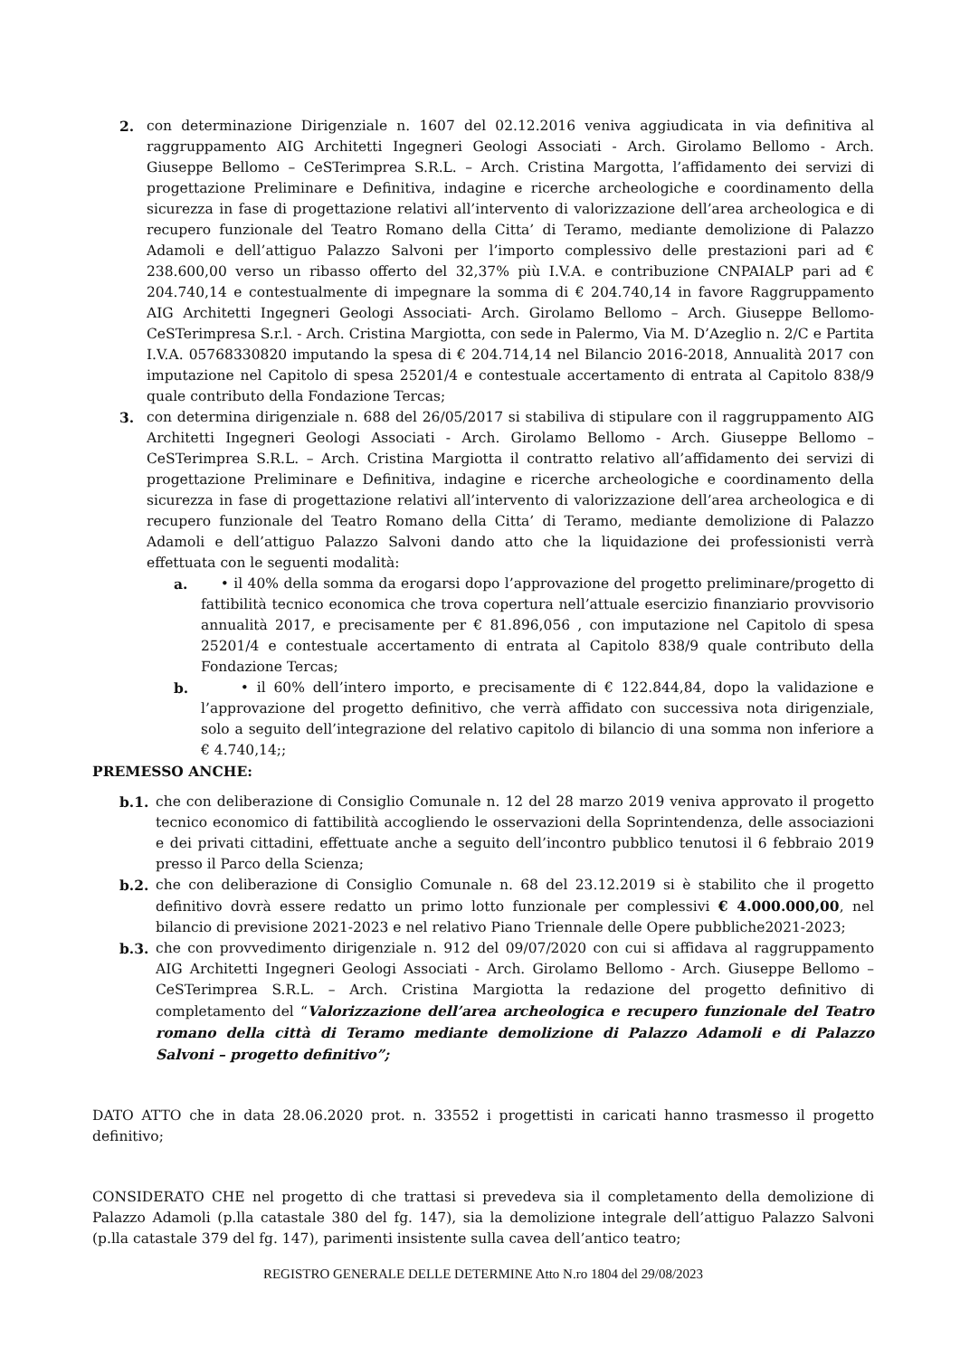2. con determinazione Dirigenziale n. 1607 del 02.12.2016 veniva aggiudicata in via definitiva al raggruppamento AIG Architetti Ingegneri Geologi Associati - Arch. Girolamo Bellomo - Arch. Giuseppe Bellomo – CeSTerimprea S.R.L. – Arch. Cristina Margotta, l’affidamento dei servizi di progettazione Preliminare e Definitiva, indagine e ricerche archeologiche e coordinamento della sicurezza in fase di progettazione relativi all’intervento di valorizzazione dell’area archeologica e di recupero funzionale del Teatro Romano della Citta’ di Teramo, mediante demolizione di Palazzo Adamoli e dell’attiguo Palazzo Salvoni per l’importo complessivo delle prestazioni pari ad € 238.600,00 verso un ribasso offerto del 32,37% più I.V.A. e contribuzione CNPAIALP pari ad € 204.740,14 e contestualmente di impegnare la somma di € 204.740,14 in favore Raggruppamento AIG Architetti Ingegneri Geologi Associati- Arch. Girolamo Bellomo – Arch. Giuseppe Bellomo-CeSTerimpresa S.r.l. - Arch. Cristina Margiotta, con sede in Palermo, Via M. D’Azeglio n. 2/C e Partita I.V.A. 05768330820 imputando la spesa di € 204.714,14 nel Bilancio 2016-2018, Annualità 2017 con imputazione nel Capitolo di spesa 25201/4 e contestuale accertamento di entrata al Capitolo 838/9 quale contributo della Fondazione Tercas;
3. con determina dirigenziale n. 688 del 26/05/2017 si stabiliva di stipulare con il raggruppamento AIG Architetti Ingegneri Geologi Associati - Arch. Girolamo Bellomo - Arch. Giuseppe Bellomo – CeSTerimprea S.R.L. – Arch. Cristina Margiotta il contratto relativo all’affidamento dei servizi di progettazione Preliminare e Definitiva, indagine e ricerche archeologiche e coordinamento della sicurezza in fase di progettazione relativi all’intervento di valorizzazione dell’area archeologica e di recupero funzionale del Teatro Romano della Citta’ di Teramo, mediante demolizione di Palazzo Adamoli e dell’attiguo Palazzo Salvoni dando atto che la liquidazione dei professionisti verrà effettuata con le seguenti modalità:
a. • il 40% della somma da erogarsi dopo l’approvazione del progetto preliminare/progetto di fattibilità tecnico economica che trova copertura nell’attuale esercizio finanziario provvisorio annualità 2017, e precisamente per € 81.896,056 , con imputazione nel Capitolo di spesa 25201/4 e contestuale accertamento di entrata al Capitolo 838/9 quale contributo della Fondazione Tercas;
b. • il 60% dell’intero importo, e precisamente di € 122.844,84, dopo la validazione e l’approvazione del progetto definitivo, che verrà affidato con successiva nota dirigenziale, solo a seguito dell’integrazione del relativo capitolo di bilancio di una somma non inferiore a € 4.740,14;;
PREMESSO ANCHE:
b.1. che con deliberazione di Consiglio Comunale n. 12 del 28 marzo 2019 veniva approvato il progetto tecnico economico di fattibilità accogliendo le osservazioni della Soprintendenza, delle associazioni e dei privati cittadini, effettuate anche a seguito dell’incontro pubblico tenutosi il 6 febbraio 2019 presso il Parco della Scienza;
b.2. che con deliberazione di Consiglio Comunale n. 68 del 23.12.2019 si è stabilito che il progetto definitivo dovrà essere redatto un primo lotto funzionale per complessivi € 4.000.000,00, nel bilancio di previsione 2021-2023 e nel relativo Piano Triennale delle Opere pubbliche2021-2023;
b.3. che con provvedimento dirigenziale n. 912 del 09/07/2020 con cui si affidava al raggruppamento AIG Architetti Ingegneri Geologi Associati - Arch. Girolamo Bellomo - Arch. Giuseppe Bellomo – CeSTerimprea S.R.L. – Arch. Cristina Margiotta la redazione del progetto definitivo di completamento del “Valorizzazione dell’area archeologica e recupero funzionale del Teatro romano della città di Teramo mediante demolizione di Palazzo Adamoli e di Palazzo Salvoni – progetto definitivo”;
DATO ATTO che in data 28.06.2020 prot. n. 33552 i progettisti in caricati hanno trasmesso il progetto definitivo;
CONSIDERATO CHE nel progetto di che trattasi si prevedeva sia il completamento della demolizione di Palazzo Adamoli (p.lla catastale 380 del fg. 147), sia la demolizione integrale dell’attiguo Palazzo Salvoni (p.lla catastale 379 del fg. 147), parimenti insistente sulla cavea dell’antico teatro;
REGISTRO GENERALE DELLE DETERMINE Atto N.ro 1804 del 29/08/2023